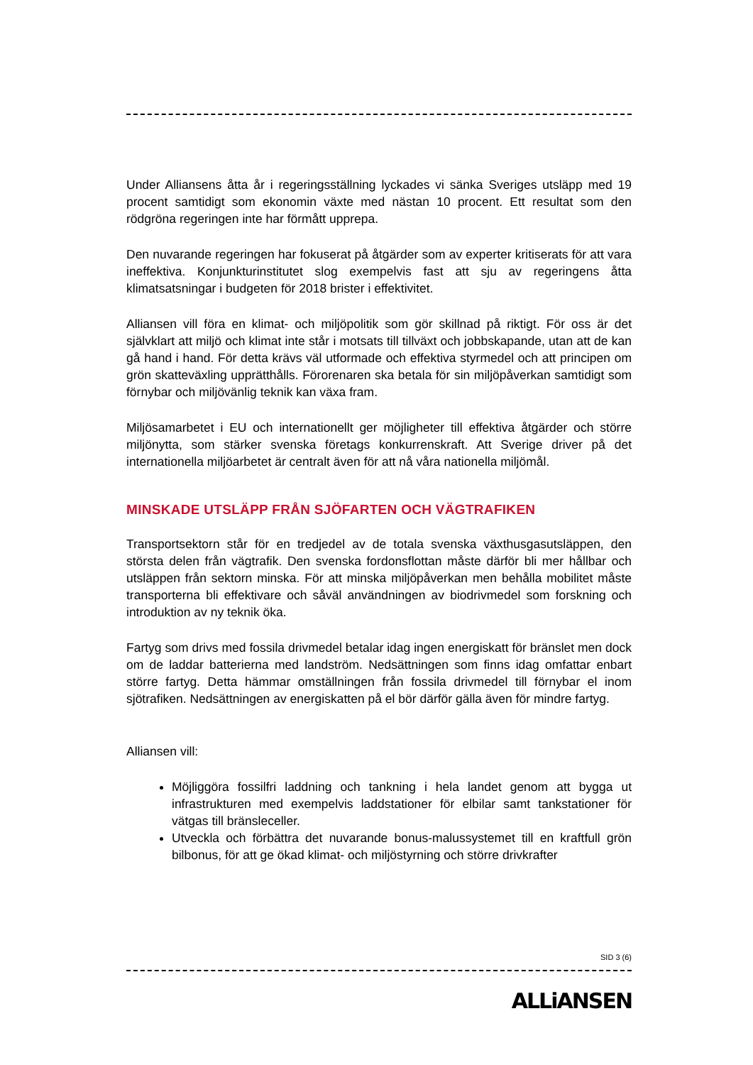Under Alliansens åtta år i regeringsställning lyckades vi sänka Sveriges utsläpp med 19 procent samtidigt som ekonomin växte med nästan 10 procent. Ett resultat som den rödgröna regeringen inte har förmått upprepa.
Den nuvarande regeringen har fokuserat på åtgärder som av experter kritiserats för att vara ineffektiva. Konjunkturinstitutet slog exempelvis fast att sju av regeringens åtta klimatsatsningar i budgeten för 2018 brister i effektivitet.
Alliansen vill föra en klimat- och miljöpolitik som gör skillnad på riktigt. För oss är det självklart att miljö och klimat inte står i motsats till tillväxt och jobbskapande, utan att de kan gå hand i hand. För detta krävs väl utformade och effektiva styrmedel och att principen om grön skatteväxling upprätthålls. Förorenaren ska betala för sin miljöpåverkan samtidigt som förnybar och miljövänlig teknik kan växa fram.
Miljösamarbetet i EU och internationellt ger möjligheter till effektiva åtgärder och större miljönytta, som stärker svenska företags konkurrenskraft. Att Sverige driver på det internationella miljöarbetet är centralt även för att nå våra nationella miljömål.
MINSKADE UTSLÄPP FRÅN SJÖFARTEN OCH VÄGTRAFIKEN
Transportsektorn står för en tredjedel av de totala svenska växthusgasutsläppen, den största delen från vägtrafik. Den svenska fordonsflottan måste därför bli mer hållbar och utsläppen från sektorn minska. För att minska miljöpåverkan men behålla mobilitet måste transporterna bli effektivare och såväl användningen av biodrivmedel som forskning och introduktion av ny teknik öka.
Fartyg som drivs med fossila drivmedel betalar idag ingen energiskatt för bränslet men dock om de laddar batterierna med landström. Nedsättningen som finns idag omfattar enbart större fartyg. Detta hämmar omställningen från fossila drivmedel till förnybar el inom sjötrafiken. Nedsättningen av energiskatten på el bör därför gälla även för mindre fartyg.
Alliansen vill:
Möjliggöra fossilfri laddning och tankning i hela landet genom att bygga ut infrastrukturen med exempelvis laddstationer för elbilar samt tankstationer för vätgas till bränsleceller.
Utveckla och förbättra det nuvarande bonus-malussystemet till en kraftfull grön bilbonus, för att ge ökad klimat- och miljöstyrning och större drivkrafter
SID 3 (6)
ALLiANSEN